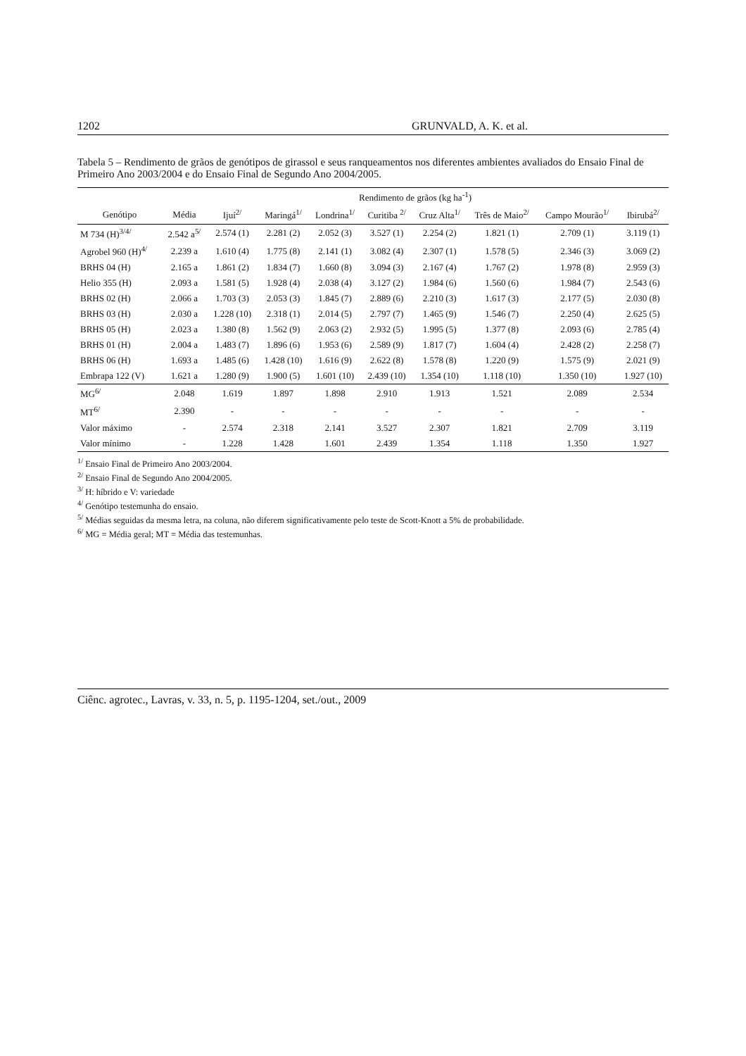1202 GRUNVALD, A. K. et al.
Tabela 5 – Rendimento de grãos de genótipos de girassol e seus ranqueamentos nos diferentes ambientes avaliados do Ensaio Final de Primeiro Ano 2003/2004 e do Ensaio Final de Segundo Ano 2004/2005.
| | Rendimento de grãos (kg ha<sup>-1</sup>) | | | | | | | | |
| --- | --- | --- | --- | --- | --- | --- | --- | --- | --- |
| Genótipo | Média | Ijuí<sup>2/</sup> | Maringá<sup>1/</sup> | Londrina<sup>1/</sup> | Curitiba <sup>2/</sup> | Cruz Alta<sup>1/</sup> | Três de Maio<sup>2/</sup> | Campo Mourão<sup>1/</sup> | Ibirubá<sup>2/</sup> |
| M 734 (H)<sup>3/4/</sup> | 2.542 a<sup>5/</sup> | 2.574 (1) | 2.281 (2) | 2.052 (3) | 3.527 (1) | 2.254 (2) | 1.821 (1) | 2.709 (1) | 3.119 (1) |
| Agrobel 960 (H)<sup>4/</sup> | 2.239 a | 1.610 (4) | 1.775 (8) | 2.141 (1) | 3.082 (4) | 2.307 (1) | 1.578 (5) | 2.346 (3) | 3.069 (2) |
| BRHS 04 (H) | 2.165 a | 1.861 (2) | 1.834 (7) | 1.660 (8) | 3.094 (3) | 2.167 (4) | 1.767 (2) | 1.978 (8) | 2.959 (3) |
| Helio 355 (H) | 2.093 a | 1.581 (5) | 1.928 (4) | 2.038 (4) | 3.127 (2) | 1.984 (6) | 1.560 (6) | 1.984 (7) | 2.543 (6) |
| BRHS 02 (H) | 2.066 a | 1.703 (3) | 2.053 (3) | 1.845 (7) | 2.889 (6) | 2.210 (3) | 1.617 (3) | 2.177 (5) | 2.030 (8) |
| BRHS 03 (H) | 2.030 a | 1.228 (10) | 2.318 (1) | 2.014 (5) | 2.797 (7) | 1.465 (9) | 1.546 (7) | 2.250 (4) | 2.625 (5) |
| BRHS 05 (H) | 2.023 a | 1.380 (8) | 1.562 (9) | 2.063 (2) | 2.932 (5) | 1.995 (5) | 1.377 (8) | 2.093 (6) | 2.785 (4) |
| BRHS 01 (H) | 2.004 a | 1.483 (7) | 1.896 (6) | 1.953 (6) | 2.589 (9) | 1.817 (7) | 1.604 (4) | 2.428 (2) | 2.258 (7) |
| BRHS 06 (H) | 1.693 a | 1.485 (6) | 1.428 (10) | 1.616 (9) | 2.622 (8) | 1.578 (8) | 1.220 (9) | 1.575 (9) | 2.021 (9) |
| Embrapa 122 (V) | 1.621 a | 1.280 (9) | 1.900 (5) | 1.601 (10) | 2.439 (10) | 1.354 (10) | 1.118 (10) | 1.350 (10) | 1.927 (10) |
| MG<sup>6/</sup> | 2.048 | 1.619 | 1.897 | 1.898 | 2.910 | 1.913 | 1.521 | 2.089 | 2.534 |
| MT<sup>6/</sup> | 2.390 | - | - | - | - | - | - | - | - |
| Valor máximo | - | 2.574 | 2.318 | 2.141 | 3.527 | 2.307 | 1.821 | 2.709 | 3.119 |
| Valor mínimo | - | 1.228 | 1.428 | 1.601 | 2.439 | 1.354 | 1.118 | 1.350 | 1.927 |
<sup>1/</sup> Ensaio Final de Primeiro Ano 2003/2004.
<sup>2/</sup> Ensaio Final de Segundo Ano 2004/2005.
<sup>3/</sup> H: híbrido e V: variedade
<sup>4/</sup> Genótipo testemunha do ensaio.
<sup>5/</sup> Médias seguidas da mesma letra, na coluna, não diferem significativamente pelo teste de Scott-Knott a 5% de probabilidade.
<sup>6/</sup> MG = Média geral; MT = Média das testemunhas.
Ciênc. agrotec., Lavras, v. 33, n. 5, p. 1195-1204, set./out., 2009